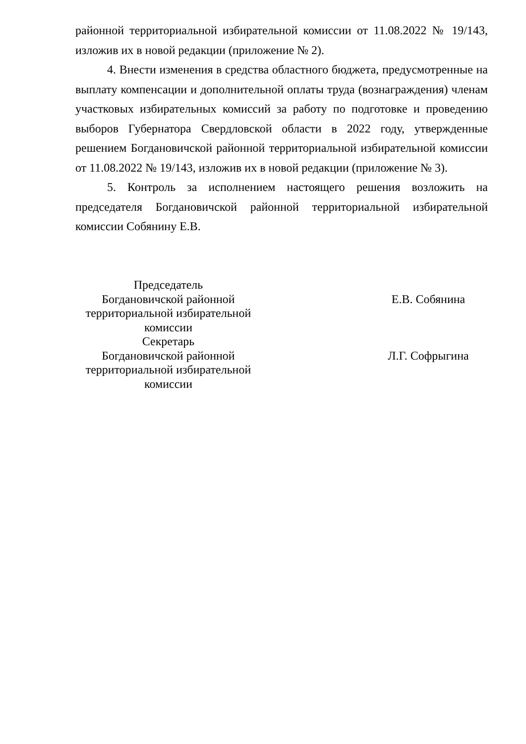районной территориальной избирательной комиссии от 11.08.2022 № 19/143, изложив их в новой редакции (приложение № 2).
4. Внести изменения в средства областного бюджета, предусмотренные на выплату компенсации и дополнительной оплаты труда (вознаграждения) членам участковых избирательных комиссий за работу по подготовке и проведению выборов Губернатора Свердловской области в 2022 году, утвержденные решением Богдановичской районной территориальной избирательной комиссии от 11.08.2022 № 19/143, изложив их в новой редакции (приложение № 3).
5. Контроль за исполнением настоящего решения возложить на председателя Богдановичской районной территориальной избирательной комиссии Собянину Е.В.
| Председатель Богдановичской районной территориальной избирательной комиссии | | Е.В. Собянина |
| Секретарь Богдановичской районной территориальной избирательной комиссии | | Л.Г. Софрыгина |